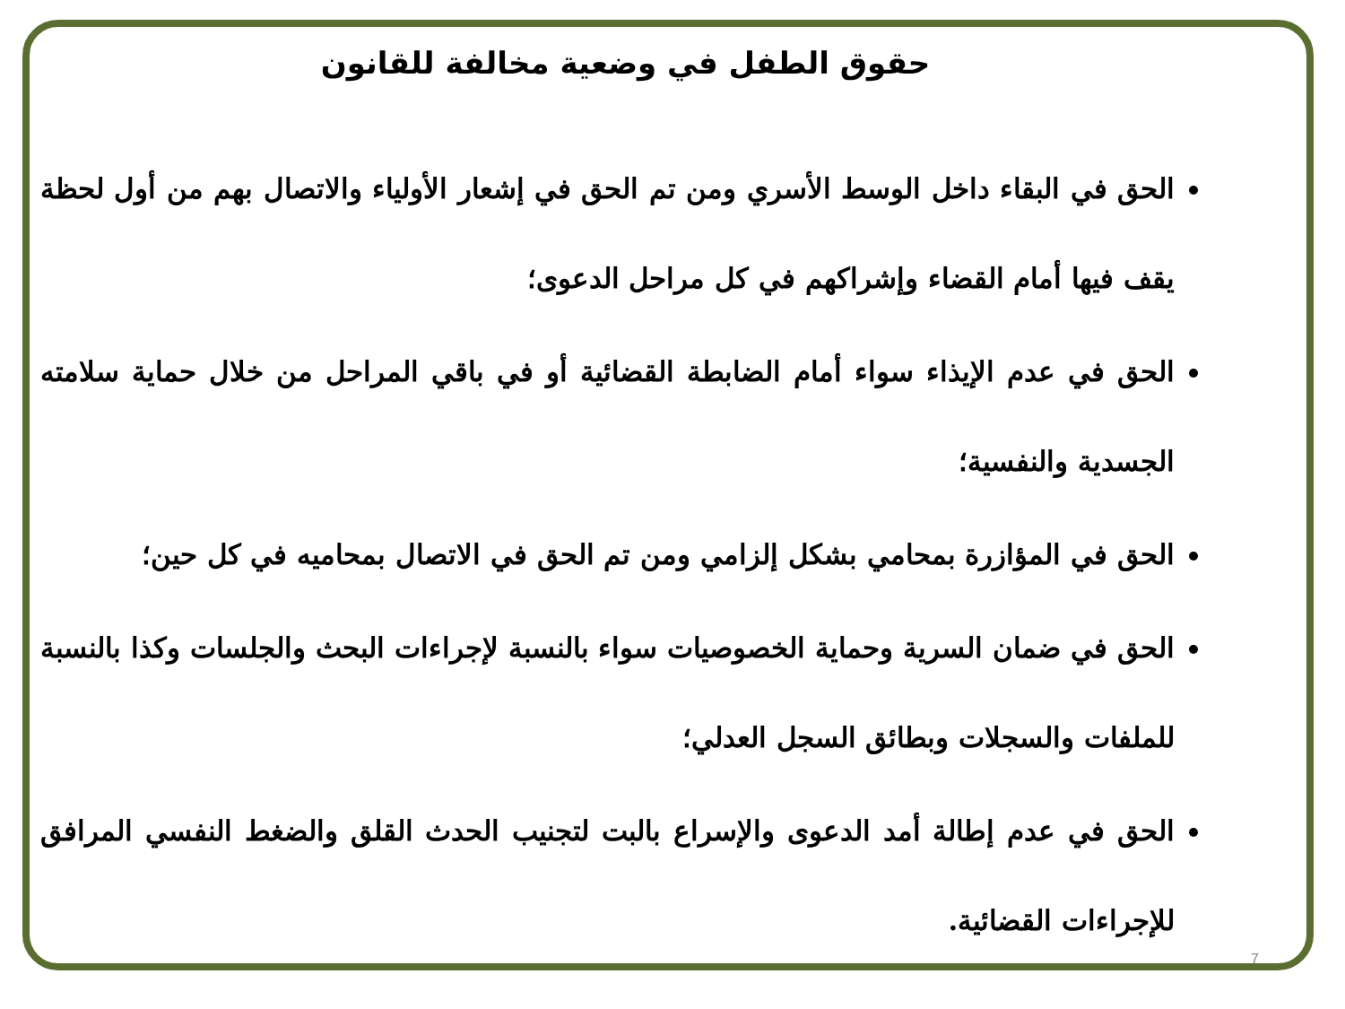حقوق الطفل في وضعية مخالفة للقانون
الحق في البقاء داخل الوسط الأسري ومن تم الحق في إشعار الأولياء والاتصال بهم من أول لحظة يقف فيها أمام القضاء وإشراكهم في كل مراحل الدعوى؛
الحق في عدم الإيذاء سواء أمام الضابطة القضائية أو في باقي المراحل من خلال حماية سلامته الجسدية والنفسية؛
الحق في المؤازرة بمحامي بشكل إلزامي ومن تم الحق في الاتصال بمحاميه في كل حين؛
الحق في ضمان السرية وحماية الخصوصيات سواء بالنسبة لإجراءات البحث والجلسات وكذا بالنسبة للملفات والسجلات وبطائق السجل العدلي؛
الحق في عدم إطالة أمد الدعوى والإسراع بالبت لتجنيب الحدث القلق والضغط النفسي المرافق للإجراءات القضائية.
7